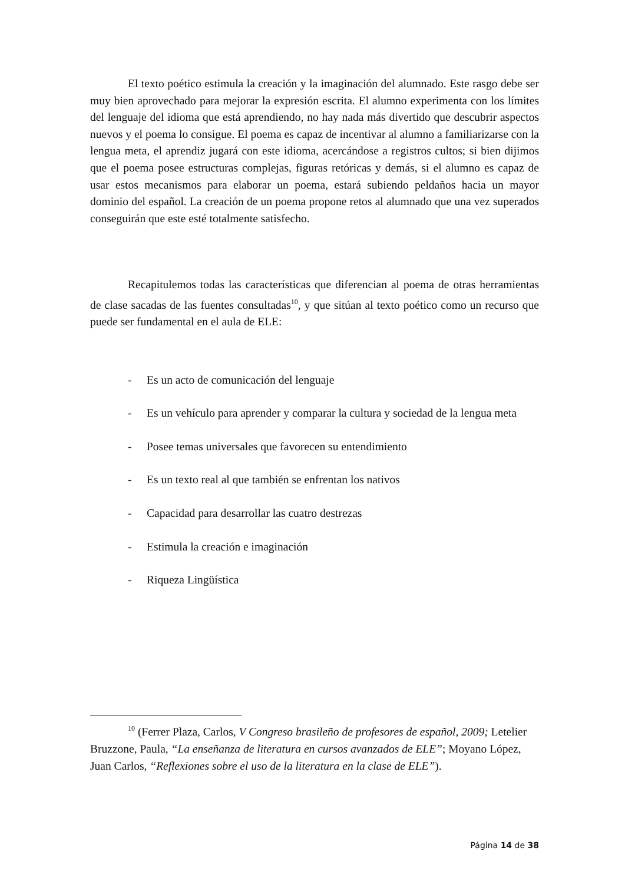El texto poético estimula la creación y la imaginación del alumnado. Este rasgo debe ser muy bien aprovechado para mejorar la expresión escrita. El alumno experimenta con los límites del lenguaje del idioma que está aprendiendo, no hay nada más divertido que descubrir aspectos nuevos y el poema lo consigue. El poema es capaz de incentivar al alumno a familiarizarse con la lengua meta, el aprendiz jugará con este idioma, acercándose a registros cultos; si bien dijimos que el poema posee estructuras complejas, figuras retóricas y demás, si el alumno es capaz de usar estos mecanismos para elaborar un poema, estará subiendo peldaños hacia un mayor dominio del español. La creación de un poema propone retos al alumnado que una vez superados conseguirán que este esté totalmente satisfecho.
Recapitulemos todas las características que diferencian al poema de otras herramientas de clase sacadas de las fuentes consultadas<sup>10</sup>, y que sitúan al texto poético como un recurso que puede ser fundamental en el aula de ELE:
- Es un acto de comunicación del lenguaje
- Es un vehículo para aprender y comparar la cultura y sociedad de la lengua meta
- Posee temas universales que favorecen su entendimiento
- Es un texto real al que también se enfrentan los nativos
- Capacidad para desarrollar las cuatro destrezas
- Estimula la creación e imaginación
- Riqueza Lingüística
<sup>10</sup> (Ferrer Plaza, Carlos, V Congreso brasileño de profesores de español, 2009; Letelier Bruzzone, Paula, “La enseñanza de literatura en cursos avanzados de ELE”; Moyano López, Juan Carlos, “Reflexiones sobre el uso de la literatura en la clase de ELE”).
Página 14 de 38